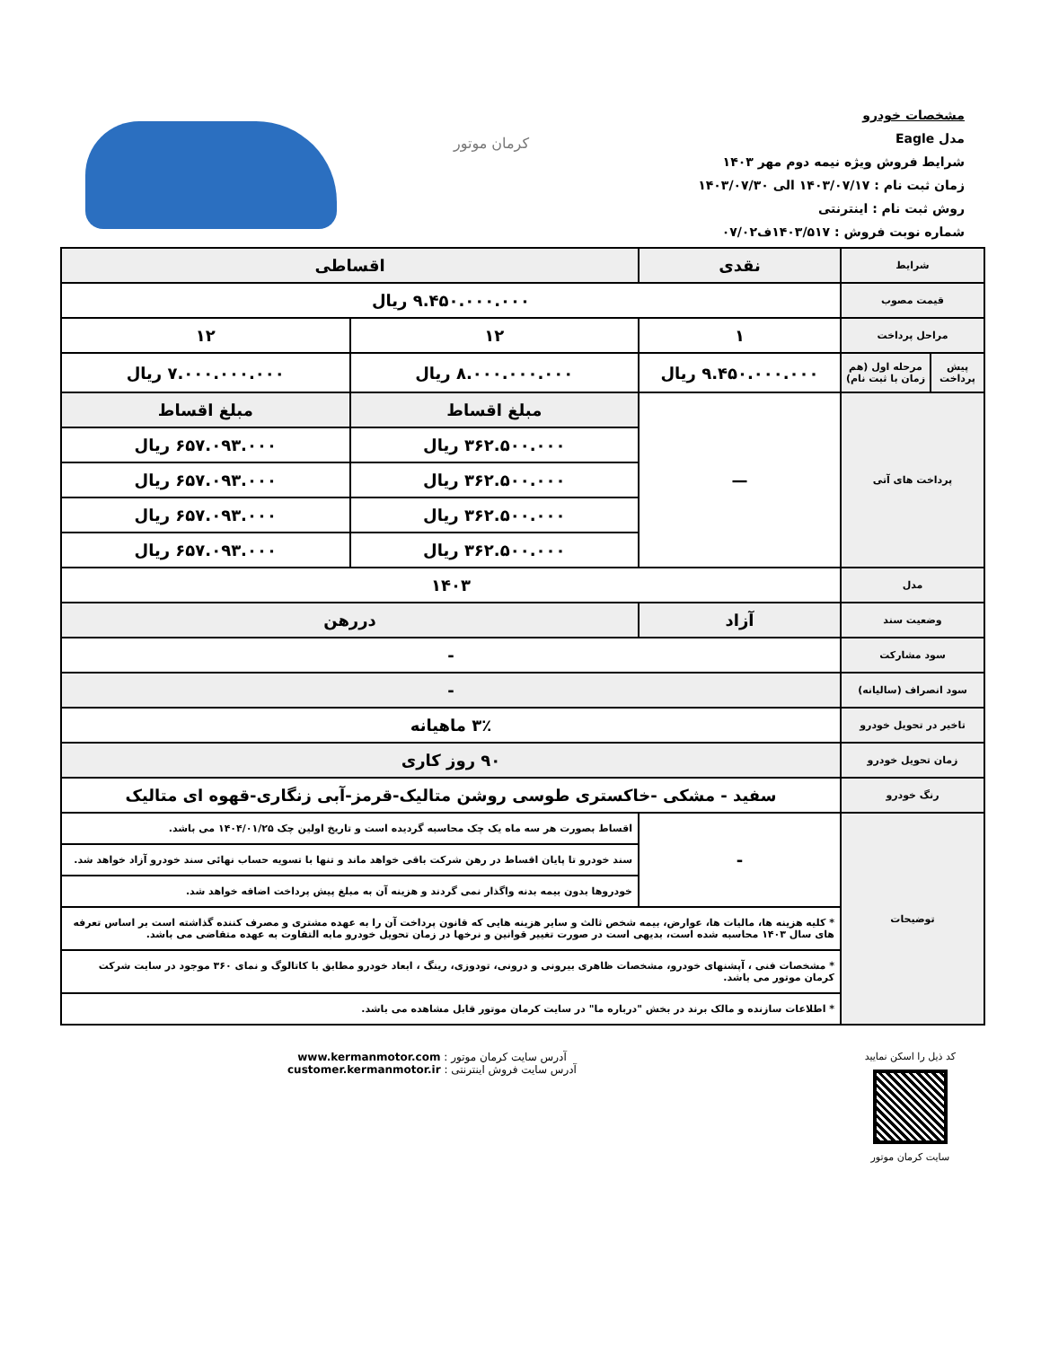مشخصات خودرو
مدل Eagle
شرایط فروش ویژه نیمه دوم مهر ۱۴۰۳
زمان ثبت نام : ۱۴۰۳/۰۷/۱۷ الی ۱۴۰۳/۰۷/۳۰
روش ثبت نام : اینترنتی
شماره نوبت فروش : ۱۴۰۳/۵۱۷ف۰۷/۰۲
کرمان موتور
| شرایط | | نقدی | اقساطی | |
| قیمت مصوب | | ۹.۴۵۰.۰۰۰.۰۰۰ ریال | | |
| مراحل پرداخت | | ۱ | ۱۲ | ۱۲ |
| پیش پرداخت | مرحله اول (هم زمان با ثبت نام) | ۹.۴۵۰.۰۰۰.۰۰۰ ریال | ۸.۰۰۰.۰۰۰.۰۰۰ ریال | ۷.۰۰۰.۰۰۰.۰۰۰ ریال |
| پرداخت های آتی | | — | مبلغ اقساط | مبلغ اقساط |
| | | | ۳۶۲.۵۰۰.۰۰۰ ریال | ۶۵۷.۰۹۳.۰۰۰ ریال |
| | | | ۳۶۲.۵۰۰.۰۰۰ ریال | ۶۵۷.۰۹۳.۰۰۰ ریال |
| | | | ۳۶۲.۵۰۰.۰۰۰ ریال | ۶۵۷.۰۹۳.۰۰۰ ریال |
| | | | ۳۶۲.۵۰۰.۰۰۰ ریال | ۶۵۷.۰۹۳.۰۰۰ ریال |
| مدل | | ۱۴۰۳ | | |
| وضعیت سند | | آزاد | دررهن | |
| سود مشارکت | | - | | |
| سود انصراف (سالیانه) | | - | | |
| تاخیر در تحویل خودرو | | ۳٪ ماهیانه | | |
| زمان تحویل خودرو | | ۹۰ روز کاری | | |
| رنگ خودرو | | سفید - مشکی -خاکستری طوسی روشن متالیک-قرمز-آبی زنگاری-قهوه ای متالیک | | |
| توضیحات | | - | اقساط بصورت هر سه ماه یک چک محاسبه گردیده است و تاریخ اولین چک ۱۴۰۴/۰۱/۲۵ می باشد. | |
| | | | سند خودرو تا پایان اقساط در رهن شرکت باقی خواهد ماند و تنها با تسویه حساب نهائی سند خودرو آزاد خواهد شد. | |
| | | | خودروها بدون بیمه بدنه واگذار نمی گردند و هزینه آن به مبلغ پیش پرداخت اضافه خواهد شد. | |
| | | * کلیه هزینه ها، مالیات ها، عوارض، بیمه شخص ثالث و سایر هزینه هایی که قانون پرداخت آن را به عهده مشتری و مصرف کننده گذاشته است بر اساس تعرفه های سال ۱۴۰۳ محاسبه شده است، بدیهی است در صورت تغییر قوانین و نرخها در زمان تحویل خودرو مابه التفاوت به عهده متقاضی می باشد. | | |
| | | * مشخصات فنی ، آپشنهای خودرو، مشخصات ظاهری بیرونی و درونی، تودوزی، رینگ ، ابعاد خودرو مطابق با کاتالوگ و نمای ۳۶۰ موجود در سایت شرکت کرمان موتور می باشد. | | |
| | | * اطلاعات سازنده و مالک برند در بخش "درباره ما" در سایت کرمان موتور قابل مشاهده می باشد. | | |
آدرس سایت کرمان موتور : www.kermanmotor.com
آدرس سایت فروش اینترنتی : customer.kermanmotor.ir
کد ذیل را اسکن نمایید
سایت کرمان موتور